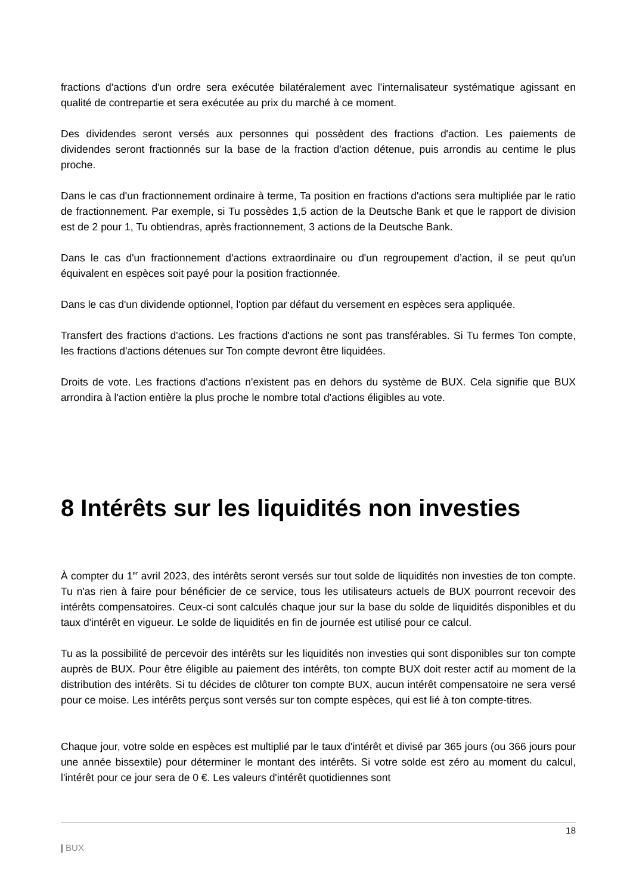fractions d'actions d'un ordre sera exécutée bilatéralement avec l’internalisateur systématique agissant en qualité de contrepartie et sera exécutée au prix du marché à ce moment.
Des dividendes seront versés aux personnes qui possèdent des fractions d'action. Les paiements de dividendes seront fractionnés sur la base de la fraction d'action détenue, puis arrondis au centime le plus proche.
Dans le cas d'un fractionnement ordinaire à terme, Ta position en fractions d'actions sera multipliée par le ratio de fractionnement. Par exemple, si Tu possèdes 1,5 action de la Deutsche Bank et que le rapport de division est de 2 pour 1, Tu obtiendras, après fractionnement, 3 actions de la Deutsche Bank.
Dans le cas d'un fractionnement d'actions extraordinaire ou d'un regroupement d’action, il se peut qu'un équivalent en espèces soit payé pour la position fractionnée.
Dans le cas d'un dividende optionnel, l'option par défaut du versement en espèces sera appliquée.
Transfert des fractions d'actions. Les fractions d'actions ne sont pas transférables. Si Tu fermes Ton compte, les fractions d'actions détenues sur Ton compte devront être liquidées.
Droits de vote. Les fractions d'actions n'existent pas en dehors du système de BUX. Cela signifie que BUX arrondira à l'action entière la plus proche le nombre total d'actions éligibles au vote.
8 Intérêts sur les liquidités non investies
À compter du 1<sup>er</sup> avril 2023, des intérêts seront versés sur tout solde de liquidités non investies de ton compte. Tu n'as rien à faire pour bénéficier de ce service, tous les utilisateurs actuels de BUX pourront recevoir des intérêts compensatoires. Ceux-ci sont calculés chaque jour sur la base du solde de liquidités disponibles et du taux d'intérêt en vigueur. Le solde de liquidités en fin de journée est utilisé pour ce calcul.
Tu as la possibilité de percevoir des intérêts sur les liquidités non investies qui sont disponibles sur ton compte auprès de BUX. Pour être éligible au paiement des intérêts, ton compte BUX doit rester actif au moment de la distribution des intérêts. Si tu décides de clôturer ton compte BUX, aucun intérêt compensatoire ne sera versé pour ce moise. Les intérêts perçus sont versés sur ton compte espèces, qui est lié à ton compte-titres.
Chaque jour, votre solde en espèces est multiplié par le taux d'intérêt et divisé par 365 jours (ou 366 jours pour une année bissextile) pour déterminer le montant des intérêts. Si votre solde est zéro au moment du calcul, l'intérêt pour ce jour sera de 0 €. Les valeurs d'intérêt quotidiennes sont
18
| BUX